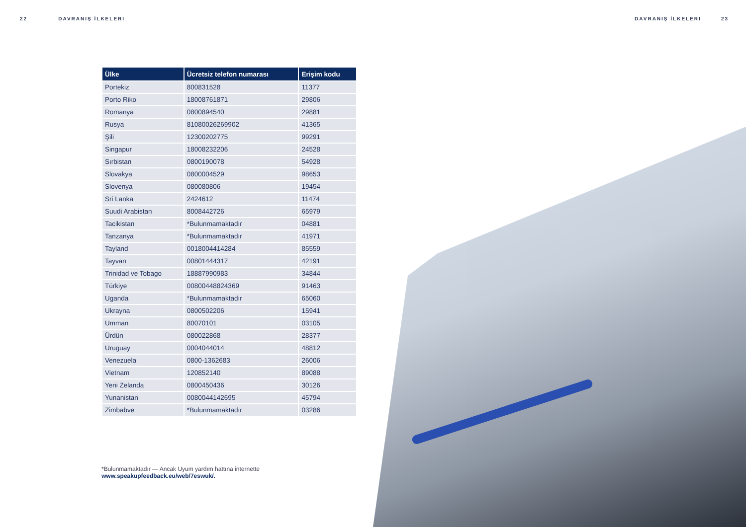22 DAVRANIŞ İLKELERI
DAVRANIŞ İLKELERI 23
| Ülke | Ücretsiz telefon numarası | Erişim kodu |
| --- | --- | --- |
| Portekiz | 800831528 | 11377 |
| Porto Riko | 18008761871 | 29806 |
| Romanya | 0800894540 | 29881 |
| Rusya | 81080026269902 | 41365 |
| Şili | 12300202775 | 99291 |
| Singapur | 18008232206 | 24528 |
| Sırbistan | 0800190078 | 54928 |
| Slovakya | 0800004529 | 98653 |
| Slovenya | 080080806 | 19454 |
| Sri Lanka | 2424612 | 11474 |
| Suudi Arabistan | 8008442726 | 65979 |
| Tacikistan | *Bulunmamaktadır | 04881 |
| Tanzanya | *Bulunmamaktadır | 41971 |
| Tayland | 0018004414284 | 85559 |
| Tayvan | 00801444317 | 42191 |
| Trinidad ve Tobago | 18887990983 | 34844 |
| Türkiye | 00800448824369 | 91463 |
| Uganda | *Bulunmamaktadır | 65060 |
| Ukrayna | 0800502206 | 15941 |
| Umman | 80070101 | 03105 |
| Ürdün | 080022868 | 28377 |
| Uruguay | 0004044014 | 48812 |
| Venezuela | 0800-1362683 | 26006 |
| Vietnam | 120852140 | 89088 |
| Yeni Zelanda | 0800450436 | 30126 |
| Yunanistan | 0080044142695 | 45794 |
| Zimbabve | *Bulunmamaktadır | 03286 |
*Bulunmamaktadır — Ancak Uyum yardım hattına internette
www.speakupfeedback.eu/web/7eswuk/.